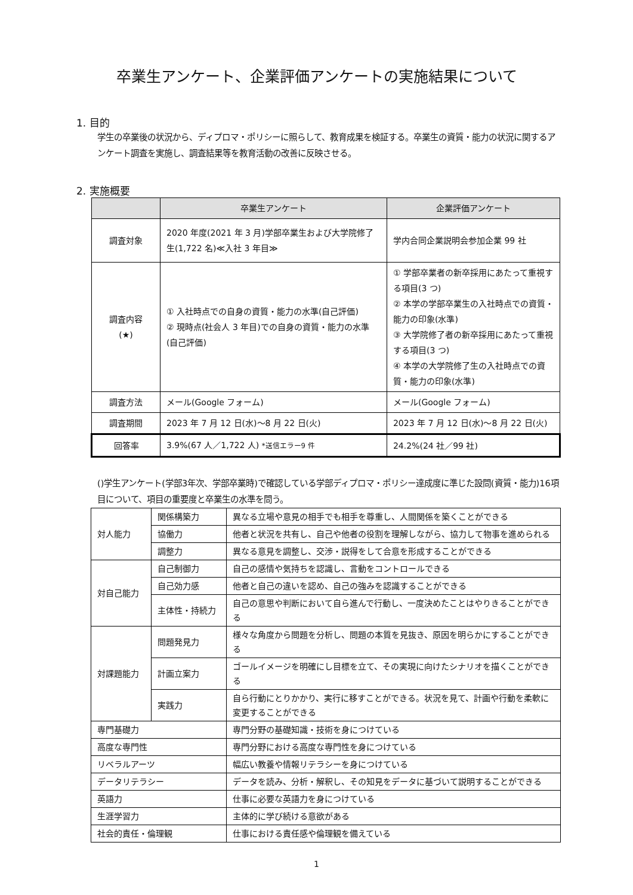卒業生アンケート、企業評価アンケートの実施結果について
1. 目的
学生の卒業後の状況から、ディプロマ・ポリシーに照らして、教育成果を検証する。卒業生の資質・能力の状況に関するアンケート調査を実施し、調査結果等を教育活動の改善に反映させる。
2. 実施概要
| | 卒業生アンケート | 企業評価アンケート |
| --- | --- | --- |
| 調査対象 | 2020 年度(2021 年 3 月)学部卒業生および大学院修了生(1,722 名)≪入社 3 年目≫ | 学内合同企業説明会参加企業 99 社 |
| 調査内容 (★) | ① 入社時点での自身の資質・能力の水準(自己評価) ② 現時点(社会人 3 年目)での自身の資質・能力の水準(自己評価) | ① 学部卒業者の新卒採用にあたって重視する項目(3 つ) ② 本学の学部卒業生の入社時点での資質・能力の印象(水準) ③ 大学院修了者の新卒採用にあたって重視する項目(3 つ) ④ 本学の大学院修了生の入社時点での資質・能力の印象(水準) |
| 調査方法 | メール(Google フォーム) | メール(Google フォーム) |
| 調査期間 | 2023 年 7 月 12 日(水)～8 月 22 日(火) | 2023 年 7 月 12 日(水)～8 月 22 日(火) |
| 回答率 | 3.9%(67 人／1,722 人) *送信エラー9 件 | 24.2%(24 社／99 社) |
()学生アンケート(学部3年次、学部卒業時)で確認している学部ディプロマ・ポリシー達成度に準じた設問(資質・能力)16項目について、項目の重要度と卒業生の水準を問う。
| 対人能力 | 関係構築力 | 異なる立場や意見の相手でも相手を尊重し、人間関係を築くことができる |
| | 協働力 | 他者と状況を共有し、自己や他者の役割を理解しながら、協力して物事を進められる |
| | 調整力 | 異なる意見を調整し、交渉・説得をして合意を形成することができる |
| 対自己能力 | 自己制御力 | 自己の感情や気持ちを認識し、言動をコントロールできる |
| | 自己効力感 | 他者と自己の違いを認め、自己の強みを認識することができる |
| | 主体性・持続力 | 自己の意思や判断において自ら進んで行動し、一度決めたことはやりきることができる |
| 対課題能力 | 問題発見力 | 様々な角度から問題を分析し、問題の本質を見抜き、原因を明らかにすることができる |
| | 計画立案力 | ゴールイメージを明確にし目標を立て、その実現に向けたシナリオを描くことができる |
| | 実践力 | 自ら行動にとりかかり、実行に移すことができる。状況を見て、計画や行動を柔軟に変更することができる |
| 専門基礎力 | | 専門分野の基礎知識・技術を身につけている |
| 高度な専門性 | | 専門分野における高度な専門性を身につけている |
| リベラルアーツ | | 幅広い教養や情報リテラシーを身につけている |
| データリテラシー | | データを読み、分析・解釈し、その知見をデータに基づいて説明することができる |
| 英語力 | | 仕事に必要な英語力を身につけている |
| 生涯学習力 | | 主体的に学び続ける意欲がある |
| 社会的責任・倫理観 | | 仕事における責任感や倫理観を備えている |
1